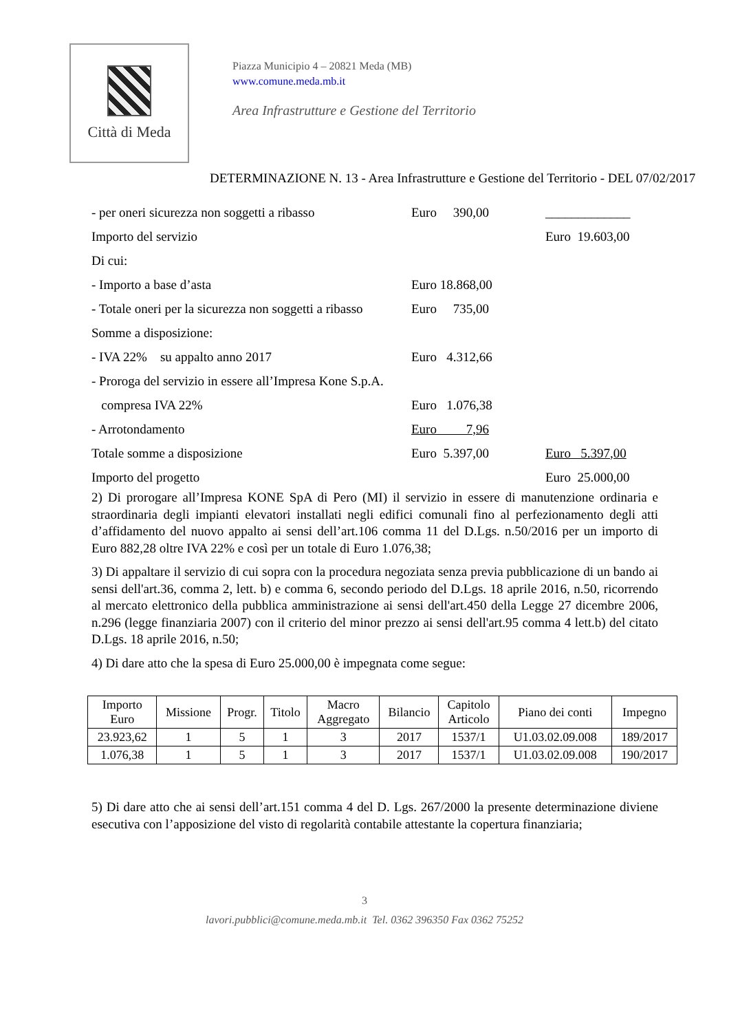Città di Meda
Piazza Municipio 4 – 20821 Meda (MB)
www.comune.meda.mb.it
Area Infrastrutture e Gestione del Territorio
DETERMINAZIONE N. 13 - Area Infrastrutture e Gestione del Territorio - DEL 07/02/2017
- per oneri sicurezza non soggetti a ribasso Euro 390,00 _____________
Importo del servizio Euro 19.603,00
Di cui:
- Importo a base d’asta Euro 18.868,00
- Totale oneri per la sicurezza non soggetti a ribasso Euro 735,00
Somme a disposizione:
- IVA 22% su appalto anno 2017 Euro 4.312,66
- Proroga del servizio in essere all’Impresa Kone S.p.A.
compresa IVA 22% Euro 1.076,38
- Arrotondamento Euro 7,96
Totale somme a disposizione Euro 5.397,00 Euro 5.397,00
Importo del progetto Euro 25.000,00
2) Di prorogare all’Impresa KONE SpA di Pero (MI) il servizio in essere di manutenzione ordinaria e straordinaria degli impianti elevatori installati negli edifici comunali fino al perfezionamento degli atti d’affidamento del nuovo appalto ai sensi dell’art.106 comma 11 del D.Lgs. n.50/2016 per un importo di Euro 882,28 oltre IVA 22% e così per un totale di Euro 1.076,38;
3) Di appaltare il servizio di cui sopra con la procedura negoziata senza previa pubblicazione di un bando ai sensi dell'art.36, comma 2, lett. b) e comma 6, secondo periodo del D.Lgs. 18 aprile 2016, n.50, ricorrendo al mercato elettronico della pubblica amministrazione ai sensi dell'art.450 della Legge 27 dicembre 2006, n.296 (legge finanziaria 2007) con il criterio del minor prezzo ai sensi dell'art.95 comma 4 lett.b) del citato D.Lgs. 18 aprile 2016, n.50;
4) Di dare atto che la spesa di Euro 25.000,00 è impegnata come segue:
| Importo Euro | Missione | Progr. | Titolo | Macro Aggregato | Bilancio | Capitolo Articolo | Piano dei conti | Impegno |
| --- | --- | --- | --- | --- | --- | --- | --- | --- |
| 23.923,62 | 1 | 5 | 1 | 3 | 2017 | 1537/1 | U1.03.02.09.008 | 189/2017 |
| 1.076,38 | 1 | 5 | 1 | 3 | 2017 | 1537/1 | U1.03.02.09.008 | 190/2017 |
5) Di dare atto che ai sensi dell’art.151 comma 4 del D. Lgs. 267/2000 la presente determinazione diviene esecutiva con l’apposizione del visto di regolarità contabile attestante la copertura finanziaria;
3
lavori.pubblici@comune.meda.mb.it Tel. 0362 396350 Fax 0362 75252